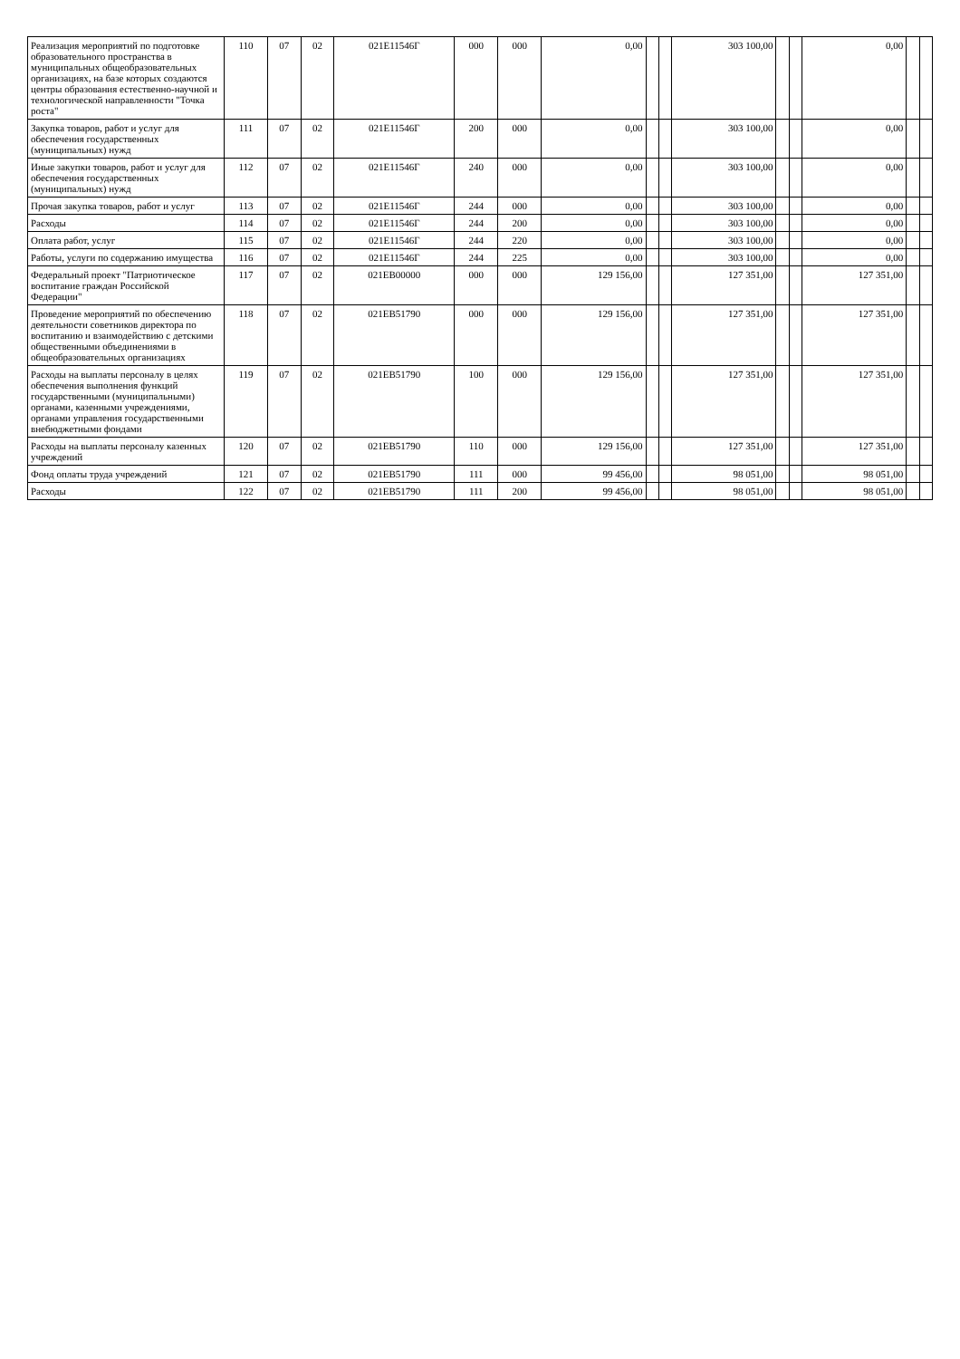| Реализация мероприятий по подготовке образовательного пространства в муниципальных общеобразовательных организациях, на базе которых создаются центры образования естественно-научной и технологической направленности "Точка роста" | 110 | 07 | 02 | 021E11546Г | 000 | 000 | 0,00 | | | 303 100,00 | | | 0,00 | | |
| Закупка товаров, работ и услуг для обеспечения государственных (муниципальных) нужд | 111 | 07 | 02 | 021E11546Г | 200 | 000 | 0,00 | | | 303 100,00 | | | 0,00 | | |
| Иные закупки товаров, работ и услуг для обеспечения государственных (муниципальных) нужд | 112 | 07 | 02 | 021E11546Г | 240 | 000 | 0,00 | | | 303 100,00 | | | 0,00 | | |
| Прочая закупка товаров, работ и услуг | 113 | 07 | 02 | 021E11546Г | 244 | 000 | 0,00 | | | 303 100,00 | | | 0,00 | | |
| Расходы | 114 | 07 | 02 | 021E11546Г | 244 | 200 | 0,00 | | | 303 100,00 | | | 0,00 | | |
| Оплата работ, услуг | 115 | 07 | 02 | 021E11546Г | 244 | 220 | 0,00 | | | 303 100,00 | | | 0,00 | | |
| Работы, услуги по содержанию имущества | 116 | 07 | 02 | 021E11546Г | 244 | 225 | 0,00 | | | 303 100,00 | | | 0,00 | | |
| Федеральный проект "Патриотическое воспитание граждан Российской Федерации" | 117 | 07 | 02 | 021EB00000 | 000 | 000 | 129 156,00 | | | 127 351,00 | | | 127 351,00 | | |
| Проведение мероприятий по обеспечению деятельности советников директора по воспитанию и взаимодействию с детскими общественными объединениями в общеобразовательных организациях | 118 | 07 | 02 | 021EB51790 | 000 | 000 | 129 156,00 | | | 127 351,00 | | | 127 351,00 | | |
| Расходы на выплаты персоналу в целях обеспечения выполнения функций государственными (муниципальными) органами, казенными учреждениями, органами управления государственными внебюджетными фондами | 119 | 07 | 02 | 021EB51790 | 100 | 000 | 129 156,00 | | | 127 351,00 | | | 127 351,00 | | |
| Расходы на выплаты персоналу казенных учреждений | 120 | 07 | 02 | 021EB51790 | 110 | 000 | 129 156,00 | | | 127 351,00 | | | 127 351,00 | | |
| Фонд оплаты труда учреждений | 121 | 07 | 02 | 021EB51790 | 111 | 000 | 99 456,00 | | | 98 051,00 | | | 98 051,00 | | |
| Расходы | 122 | 07 | 02 | 021EB51790 | 111 | 200 | 99 456,00 | | | 98 051,00 | | | 98 051,00 | | |